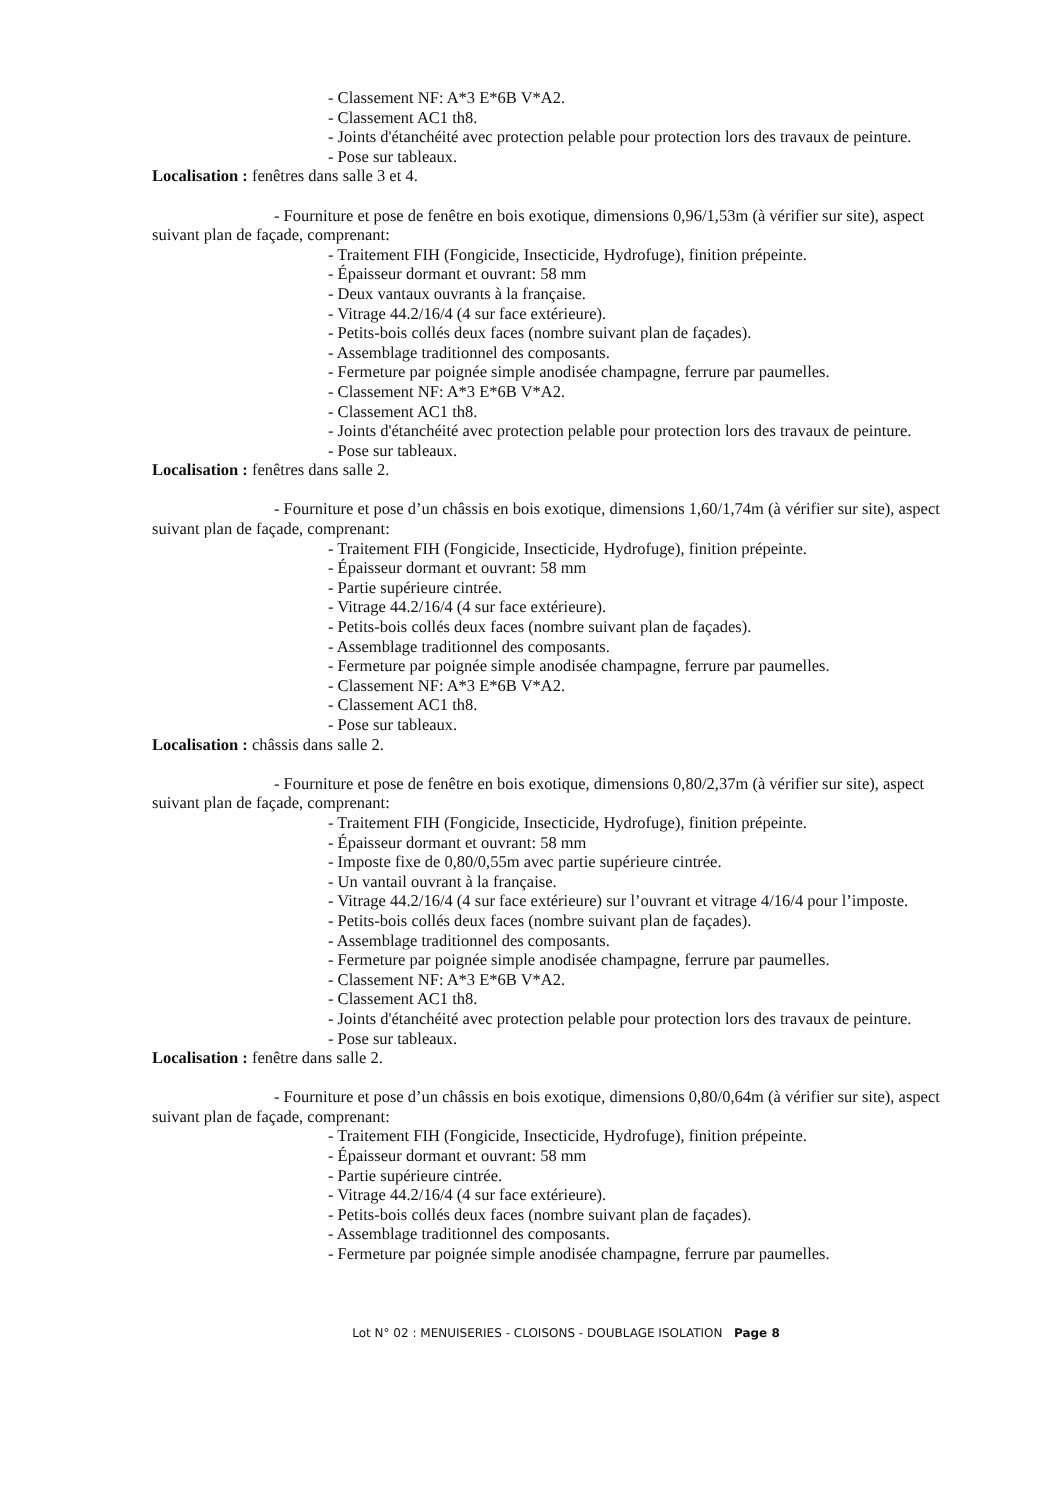- Classement NF: A*3 E*6B V*A2.
- Classement AC1 th8.
- Joints d'étanchéité avec protection pelable pour protection lors des travaux de peinture.
- Pose sur tableaux.
Localisation : fenêtres dans salle 3 et 4.
- Fourniture et pose de fenêtre en bois exotique, dimensions 0,96/1,53m (à vérifier sur site), aspect suivant plan de façade, comprenant:
- Traitement FIH (Fongicide, Insecticide, Hydrofuge), finition prépeinte.
- Épaisseur dormant et ouvrant: 58 mm
- Deux vantaux ouvrants à la française.
- Vitrage 44.2/16/4 (4 sur face extérieure).
- Petits-bois collés deux faces (nombre suivant plan de façades).
- Assemblage traditionnel des composants.
- Fermeture par poignée simple anodisée champagne, ferrure par paumelles.
- Classement NF: A*3 E*6B V*A2.
- Classement AC1 th8.
- Joints d'étanchéité avec protection pelable pour protection lors des travaux de peinture.
- Pose sur tableaux.
Localisation : fenêtres dans salle 2.
- Fourniture et pose d’un châssis en bois exotique, dimensions 1,60/1,74m (à vérifier sur site), aspect suivant plan de façade, comprenant:
- Traitement FIH (Fongicide, Insecticide, Hydrofuge), finition prépeinte.
- Épaisseur dormant et ouvrant: 58 mm
- Partie supérieure cintrée.
- Vitrage 44.2/16/4 (4 sur face extérieure).
- Petits-bois collés deux faces (nombre suivant plan de façades).
- Assemblage traditionnel des composants.
- Fermeture par poignée simple anodisée champagne, ferrure par paumelles.
- Classement NF: A*3 E*6B V*A2.
- Classement AC1 th8.
- Pose sur tableaux.
Localisation : châssis dans salle 2.
- Fourniture et pose de fenêtre en bois exotique, dimensions 0,80/2,37m (à vérifier sur site), aspect suivant plan de façade, comprenant:
- Traitement FIH (Fongicide, Insecticide, Hydrofuge), finition prépeinte.
- Épaisseur dormant et ouvrant: 58 mm
- Imposte fixe de 0,80/0,55m avec partie supérieure cintrée.
- Un vantail ouvrant à la française.
- Vitrage 44.2/16/4 (4 sur face extérieure) sur l’ouvrant et vitrage 4/16/4 pour l’imposte.
- Petits-bois collés deux faces (nombre suivant plan de façades).
- Assemblage traditionnel des composants.
- Fermeture par poignée simple anodisée champagne, ferrure par paumelles.
- Classement NF: A*3 E*6B V*A2.
- Classement AC1 th8.
- Joints d'étanchéité avec protection pelable pour protection lors des travaux de peinture.
- Pose sur tableaux.
Localisation : fenêtre dans salle 2.
- Fourniture et pose d’un châssis en bois exotique, dimensions 0,80/0,64m (à vérifier sur site), aspect suivant plan de façade, comprenant:
- Traitement FIH (Fongicide, Insecticide, Hydrofuge), finition prépeinte.
- Épaisseur dormant et ouvrant: 58 mm
- Partie supérieure cintrée.
- Vitrage 44.2/16/4 (4 sur face extérieure).
- Petits-bois collés deux faces (nombre suivant plan de façades).
- Assemblage traditionnel des composants.
- Fermeture par poignée simple anodisée champagne, ferrure par paumelles.
Lot N° 02 : MENUISERIES - CLOISONS - DOUBLAGE ISOLATION Page 8